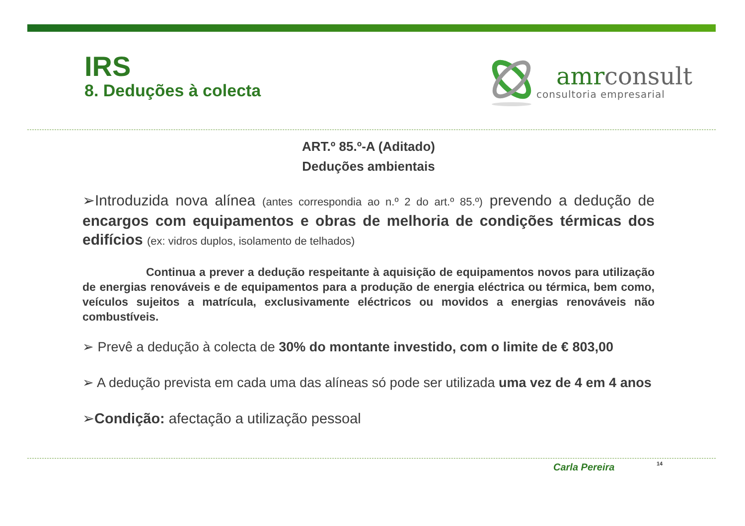IRS
8. Deduções à colecta
amrconsult
consultoria empresarial
ART.º 85.º-A (Aditado)
Deduções ambientais
➢Introduzida nova alínea (antes correspondia ao n.º 2 do art.º 85.º) prevendo a dedução de encargos com equipamentos e obras de melhoria de condições térmicas dos edifícios (ex: vidros duplos, isolamento de telhados)
Continua a prever a dedução respeitante à aquisição de equipamentos novos para utilização de energias renováveis e de equipamentos para a produção de energia eléctrica ou térmica, bem como, veículos sujeitos a matrícula, exclusivamente eléctricos ou movidos a energias renováveis não combustíveis.
➢ Prevê a dedução à colecta de 30% do montante investido, com o limite de € 803,00
➢ A dedução prevista em cada uma das alíneas só pode ser utilizada uma vez de 4 em 4 anos
➢Condição: afectação a utilização pessoal
Carla Pereira 14